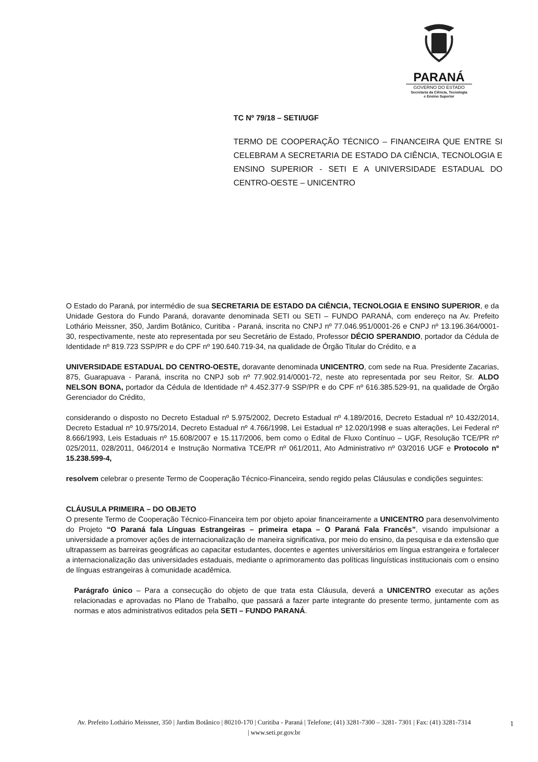PARANÁ
GOVERNO DO ESTADO
Secretaria da Ciência, Tecnologia
e Ensino Superior
TC Nº 79/18 – SETI/UGF
TERMO DE COOPERAÇÃO TÉCNICO – FINANCEIRA QUE ENTRE SI CELEBRAM A SECRETARIA DE ESTADO DA CIÊNCIA, TECNOLOGIA E ENSINO SUPERIOR - SETI E A UNIVERSIDADE ESTADUAL DO CENTRO-OESTE – UNICENTRO
O Estado do Paraná, por intermédio de sua SECRETARIA DE ESTADO DA CIÊNCIA, TECNOLOGIA E ENSINO SUPERIOR, e da Unidade Gestora do Fundo Paraná, doravante denominada SETI ou SETI – FUNDO PARANÁ, com endereço na Av. Prefeito Lothário Meissner, 350, Jardim Botânico, Curitiba - Paraná, inscrita no CNPJ nº 77.046.951/0001-26 e CNPJ nº 13.196.364/0001-30, respectivamente, neste ato representada por seu Secretário de Estado, Professor DÉCIO SPERANDIO, portador da Cédula de Identidade nº 819.723 SSP/PR e do CPF nº 190.640.719-34, na qualidade de Órgão Titular do Crédito, e a
UNIVERSIDADE ESTADUAL DO CENTRO-OESTE, doravante denominada UNICENTRO, com sede na Rua. Presidente Zacarias, 875, Guarapuava - Paraná, inscrita no CNPJ sob nº 77.902.914/0001-72, neste ato representada por seu Reitor, Sr. ALDO NELSON BONA, portador da Cédula de Identidade nº 4.452.377-9 SSP/PR e do CPF nº 616.385.529-91, na qualidade de Órgão Gerenciador do Crédito,
considerando o disposto no Decreto Estadual nº 5.975/2002, Decreto Estadual nº 4.189/2016, Decreto Estadual nº 10.432/2014, Decreto Estadual nº 10.975/2014, Decreto Estadual nº 4.766/1998, Lei Estadual nº 12.020/1998 e suas alterações, Lei Federal nº 8.666/1993, Leis Estaduais nº 15.608/2007 e 15.117/2006, bem como o Edital de Fluxo Contínuo – UGF, Resolução TCE/PR nº 025/2011, 028/2011, 046/2014 e Instrução Normativa TCE/PR nº 061/2011, Ato Administrativo nº 03/2016 UGF e Protocolo nº 15.238.599-4,
resolvem celebrar o presente Termo de Cooperação Técnico-Financeira, sendo regido pelas Cláusulas e condições seguintes:
CLÁUSULA PRIMEIRA – DO OBJETO
O presente Termo de Cooperação Técnico-Financeira tem por objeto apoiar financeiramente a UNICENTRO para desenvolvimento do Projeto “O Paraná fala Línguas Estrangeiras – primeira etapa – O Paraná Fala Francês”, visando impulsionar a universidade a promover ações de internacionalização de maneira significativa, por meio do ensino, da pesquisa e da extensão que ultrapassem as barreiras geográficas ao capacitar estudantes, docentes e agentes universitários em língua estrangeira e fortalecer a internacionalização das universidades estaduais, mediante o aprimoramento das políticas linguísticas institucionais com o ensino de línguas estrangeiras à comunidade acadêmica.
Parágrafo único – Para a consecução do objeto de que trata esta Cláusula, deverá a UNICENTRO executar as ações relacionadas e aprovadas no Plano de Trabalho, que passará a fazer parte integrante do presente termo, juntamente com as normas e atos administrativos editados pela SETI – FUNDO PARANÁ.
Av. Prefeito Lothário Meissner, 350 | Jardim Botânico | 80210-170 | Curitiba - Paraná | Telefone; (41) 3281-7300 – 3281- 7301 | Fax: (41) 3281-7314 | www.seti.pr.gov.br
1